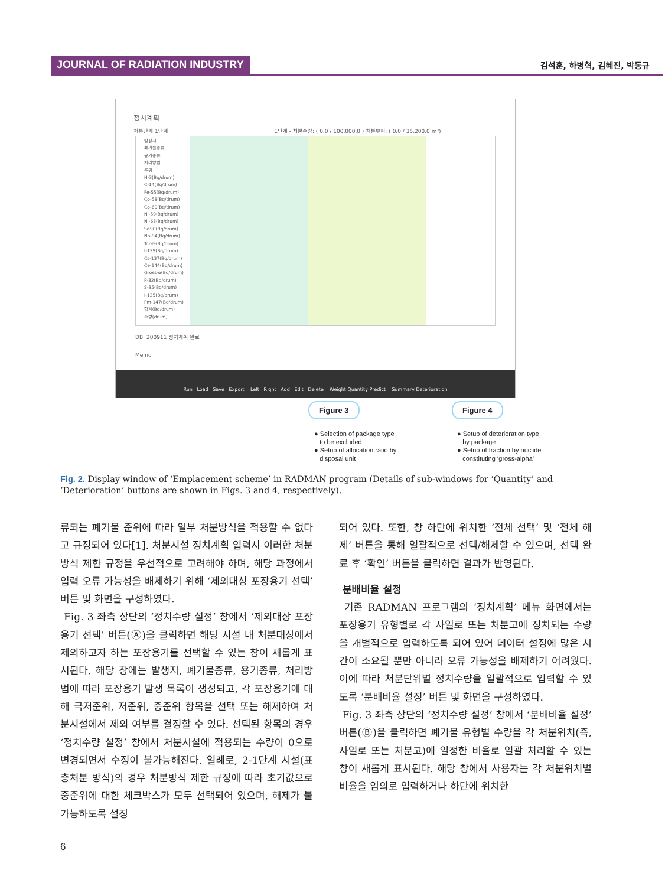JOURNAL OF RADIATION INDUSTRY 김석훈, 하병혁, 김혜진, 박동규
정치계획
처분단계 1단계 1단계 - 처분수량: ( 0.0 / 100,000.0 ) 처분부피: ( 0.0 / 35,200.0 m³)
발생지
폐기물종류
용기종류
처리방법
준위
H-3(Bq/drum)
C-14(Bq/drum)
Fe-55(Bq/drum)
Co-58(Bq/drum)
Co-60(Bq/drum)
Ni-59(Bq/drum)
Ni-63(Bq/drum)
Sr-90(Bq/drum)
Nb-94(Bq/drum)
Tc-99(Bq/drum)
I-129(Bq/drum)
Cs-137(Bq/drum)
Ce-144(Bq/drum)
Gross-α(Bq/drum)
P-32(Bq/drum)
S-35(Bq/drum)
I-125(Bq/drum)
Pm-147(Bq/drum)
합계(Bq/drum)
수량(drum)
DB: 200911 정치계획 완료
Memo
Run Load Save Export Left Right Add Edit Delete Weight Quantity Predict Summary Deterioration
Figure 3 Figure 4
● Selection of package type
to be excluded
● Setup of allocation ratio by
disposal unit
● Setup of deterioration type
by package
● Setup of fraction by nuclide
constituting ‘gross-alpha’
Fig. 2. Display window of ‘Emplacement scheme’ in RADMAN program (Details of sub-windows for ‘Quantity’ and ‘Deterioration’ buttons are shown in Figs. 3 and 4, respectively).
류되는 폐기물 준위에 따라 일부 처분방식을 적용할 수 없다고 규정되어 있다[1]. 처분시설 정치계획 입력시 이러한 처분방식 제한 규정을 우선적으로 고려해야 하며, 해당 과정에서 입력 오류 가능성을 배제하기 위해 ‘제외대상 포장용기 선택’ 버튼 및 화면을 구성하였다.
Fig. 3 좌측 상단의 ‘정치수량 설정’ 창에서 ‘제외대상 포장용기 선택’ 버튼(Ⓐ)을 클릭하면 해당 시설 내 처분대상에서 제외하고자 하는 포장용기를 선택할 수 있는 창이 새롭게 표시된다. 해당 창에는 발생지, 폐기물종류, 용기종류, 처리방법에 따라 포장용기 발생 목록이 생성되고, 각 포장용기에 대해 극저준위, 저준위, 중준위 항목을 선택 또는 해제하여 처분시설에서 제외 여부를 결정할 수 있다. 선택된 항목의 경우 ‘정치수량 설정’ 창에서 처분시설에 적용되는 수량이 0으로 변경되면서 수정이 불가능해진다. 일례로, 2-1단계 시설(표층처분 방식)의 경우 처분방식 제한 규정에 따라 초기값으로 중준위에 대한 체크박스가 모두 선택되어 있으며, 해제가 불가능하도록 설정
되어 있다. 또한, 창 하단에 위치한 ‘전체 선택’ 및 ‘전체 해제’ 버튼을 통해 일괄적으로 선택/해제할 수 있으며, 선택 완료 후 ‘확인’ 버튼을 클릭하면 결과가 반영된다.
분배비율 설정
기존 RADMAN 프로그램의 ‘정치계획’ 메뉴 화면에서는 포장용기 유형별로 각 사일로 또는 처분고에 정치되는 수량을 개별적으로 입력하도록 되어 있어 데이터 설정에 많은 시간이 소요될 뿐만 아니라 오류 가능성을 배제하기 어려웠다. 이에 따라 처분단위별 정치수량을 일괄적으로 입력할 수 있도록 ‘분배비율 설정’ 버튼 및 화면을 구성하였다.
Fig. 3 좌측 상단의 ‘정치수량 설정’ 창에서 ‘분배비율 설정’ 버튼(Ⓑ)을 클릭하면 폐기물 유형별 수량을 각 처분위치(즉, 사일로 또는 처분고)에 일정한 비율로 일괄 처리할 수 있는 창이 새롭게 표시된다. 해당 창에서 사용자는 각 처분위치별 비율을 임의로 입력하거나 하단에 위치한
6